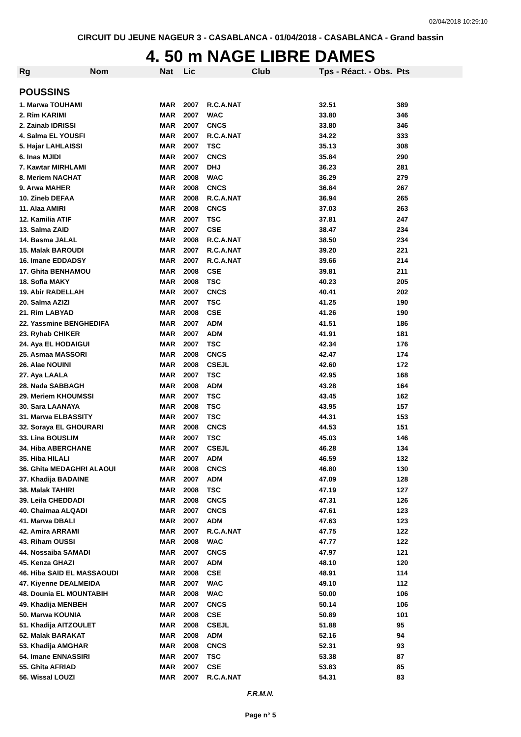02/04/2018 10:29:10
CIRCUIT DU JEUNE NAGEUR 3 - CASABLANCA - 01/04/2018 - CASABLANCA - Grand bassin
4. 50 m NAGE LIBRE DAMES
| Rg | Nom | Nat | Lic | Club | Tps - Réact. - Obs. | Pts |
| --- | --- | --- | --- | --- | --- | --- |
| POUSSINS | | | | | | |
| 1. Marwa TOUHAMI | | MAR | 2007 | R.C.A.NAT | 32.51 | 389 |
| 2. Rim KARIMI | | MAR | 2007 | WAC | 33.80 | 346 |
| 2. Zainab IDRISSI | | MAR | 2007 | CNCS | 33.80 | 346 |
| 4. Salma EL YOUSFI | | MAR | 2007 | R.C.A.NAT | 34.22 | 333 |
| 5. Hajar LAHLAISSI | | MAR | 2007 | TSC | 35.13 | 308 |
| 6. Inas MJIDI | | MAR | 2007 | CNCS | 35.84 | 290 |
| 7. Kawtar MIRHLAMI | | MAR | 2007 | DHJ | 36.23 | 281 |
| 8. Meriem NACHAT | | MAR | 2008 | WAC | 36.29 | 279 |
| 9. Arwa MAHER | | MAR | 2008 | CNCS | 36.84 | 267 |
| 10. Zineb DEFAA | | MAR | 2008 | R.C.A.NAT | 36.94 | 265 |
| 11. Alaa AMIRI | | MAR | 2008 | CNCS | 37.03 | 263 |
| 12. Kamilia ATIF | | MAR | 2007 | TSC | 37.81 | 247 |
| 13. Salma ZAID | | MAR | 2007 | CSE | 38.47 | 234 |
| 14. Basma JALAL | | MAR | 2008 | R.C.A.NAT | 38.50 | 234 |
| 15. Malak BAROUDI | | MAR | 2007 | R.C.A.NAT | 39.20 | 221 |
| 16. Imane EDDADSY | | MAR | 2007 | R.C.A.NAT | 39.66 | 214 |
| 17. Ghita BENHAMOU | | MAR | 2008 | CSE | 39.81 | 211 |
| 18. Sofia MAKY | | MAR | 2008 | TSC | 40.23 | 205 |
| 19. Abir RADELLAH | | MAR | 2007 | CNCS | 40.41 | 202 |
| 20. Salma AZIZI | | MAR | 2007 | TSC | 41.25 | 190 |
| 21. Rim LABYAD | | MAR | 2008 | CSE | 41.26 | 190 |
| 22. Yassmine BENGHEDIFA | | MAR | 2007 | ADM | 41.51 | 186 |
| 23. Ryhab CHIKER | | MAR | 2007 | ADM | 41.91 | 181 |
| 24. Aya EL HODAIGUI | | MAR | 2007 | TSC | 42.34 | 176 |
| 25. Asmaa MASSORI | | MAR | 2008 | CNCS | 42.47 | 174 |
| 26. Alae NOUINI | | MAR | 2008 | CSEJL | 42.60 | 172 |
| 27. Aya LAALA | | MAR | 2007 | TSC | 42.95 | 168 |
| 28. Nada SABBAGH | | MAR | 2008 | ADM | 43.28 | 164 |
| 29. Meriem KHOUMSSI | | MAR | 2007 | TSC | 43.45 | 162 |
| 30. Sara LAANAYA | | MAR | 2008 | TSC | 43.95 | 157 |
| 31. Marwa ELBASSITY | | MAR | 2007 | TSC | 44.31 | 153 |
| 32. Soraya EL GHOURARI | | MAR | 2008 | CNCS | 44.53 | 151 |
| 33. Lina BOUSLIM | | MAR | 2007 | TSC | 45.03 | 146 |
| 34. Hiba ABERCHANE | | MAR | 2007 | CSEJL | 46.28 | 134 |
| 35. Hiba HILALI | | MAR | 2007 | ADM | 46.59 | 132 |
| 36. Ghita MEDAGHRI ALAOUI | | MAR | 2008 | CNCS | 46.80 | 130 |
| 37. Khadija BADAINE | | MAR | 2007 | ADM | 47.09 | 128 |
| 38. Malak TAHIRI | | MAR | 2008 | TSC | 47.19 | 127 |
| 39. Leila CHEDDADI | | MAR | 2008 | CNCS | 47.31 | 126 |
| 40. Chaimaa ALQADI | | MAR | 2007 | CNCS | 47.61 | 123 |
| 41. Marwa DBALI | | MAR | 2007 | ADM | 47.63 | 123 |
| 42. Amira ARRAMI | | MAR | 2007 | R.C.A.NAT | 47.75 | 122 |
| 43. Riham OUSSI | | MAR | 2008 | WAC | 47.77 | 122 |
| 44. Nossaiba SAMADI | | MAR | 2007 | CNCS | 47.97 | 121 |
| 45. Kenza GHAZI | | MAR | 2007 | ADM | 48.10 | 120 |
| 46. Hiba SAID EL MASSAOUDI | | MAR | 2008 | CSE | 48.91 | 114 |
| 47. Kiyenne DEALMEIDA | | MAR | 2007 | WAC | 49.10 | 112 |
| 48. Dounia EL MOUNTABIH | | MAR | 2008 | WAC | 50.00 | 106 |
| 49. Khadija MENBEH | | MAR | 2007 | CNCS | 50.14 | 106 |
| 50. Marwa KOUNIA | | MAR | 2008 | CSE | 50.89 | 101 |
| 51. Khadija AITZOULET | | MAR | 2008 | CSEJL | 51.88 | 95 |
| 52. Malak BARAKAT | | MAR | 2008 | ADM | 52.16 | 94 |
| 53. Khadija AMGHAR | | MAR | 2008 | CNCS | 52.31 | 93 |
| 54. Imane ENNASSIRI | | MAR | 2007 | TSC | 53.38 | 87 |
| 55. Ghita AFRIAD | | MAR | 2007 | CSE | 53.83 | 85 |
| 56. Wissal LOUZI | | MAR | 2007 | R.C.A.NAT | 54.31 | 83 |
F.R.M.N.
Page n° 5